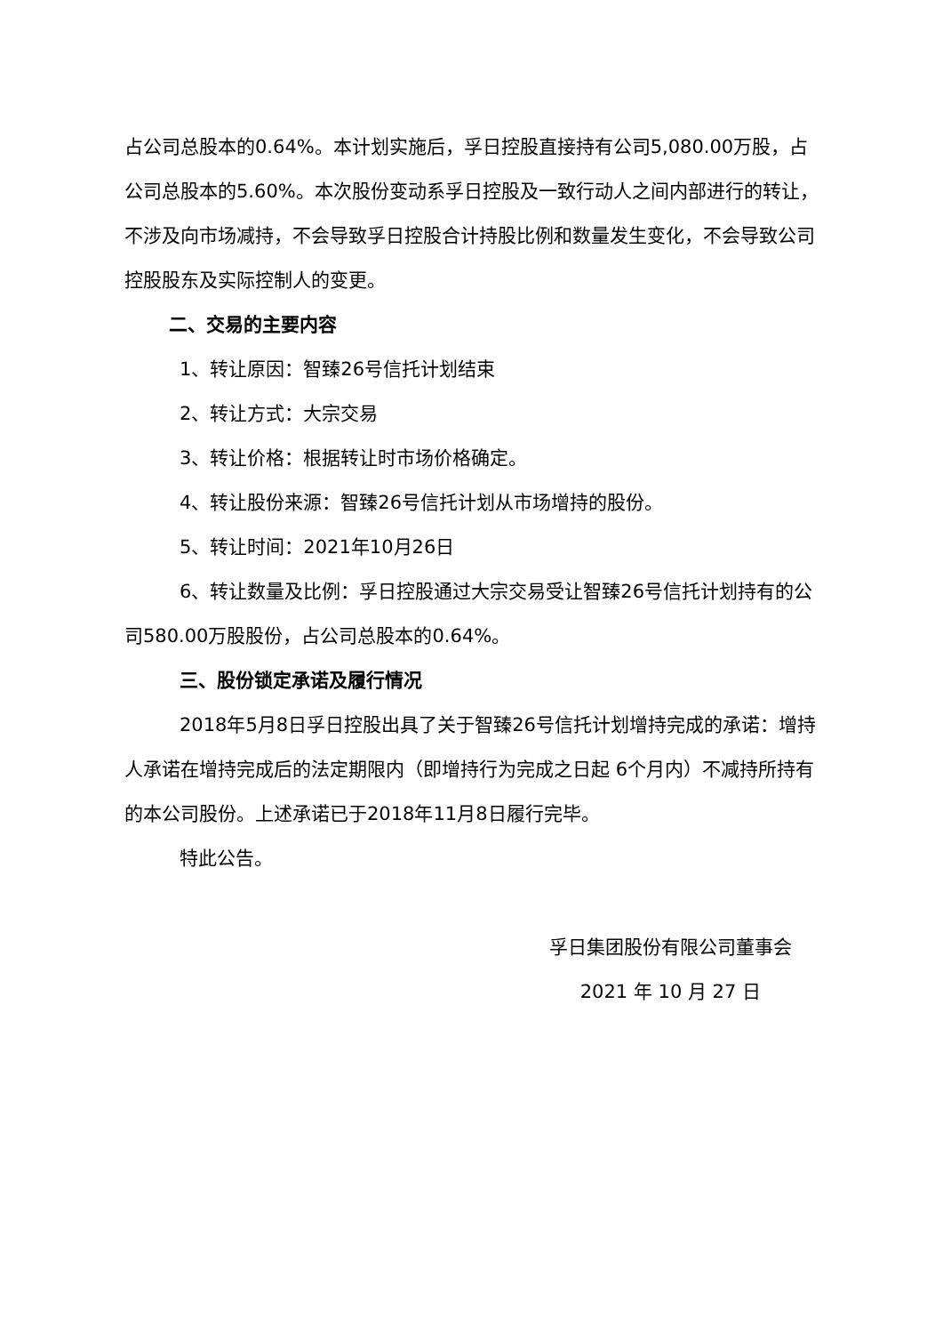占公司总股本的0.64%。本计划实施后，孚日控股直接持有公司5,080.00万股，占公司总股本的5.60%。本次股份变动系孚日控股及一致行动人之间内部进行的转让，不涉及向市场减持，不会导致孚日控股合计持股比例和数量发生变化，不会导致公司控股股东及实际控制人的变更。
二、交易的主要内容
1、转让原因：智臻26号信托计划结束
2、转让方式：大宗交易
3、转让价格：根据转让时市场价格确定。
4、转让股份来源：智臻26号信托计划从市场增持的股份。
5、转让时间：2021年10月26日
6、转让数量及比例：孚日控股通过大宗交易受让智臻26号信托计划持有的公司580.00万股股份，占公司总股本的0.64%。
三、股份锁定承诺及履行情况
2018年5月8日孚日控股出具了关于智臻26号信托计划增持完成的承诺：增持人承诺在增持完成后的法定期限内（即增持行为完成之日起 6个月内）不减持所持有的本公司股份。上述承诺已于2018年11月8日履行完毕。
特此公告。
孚日集团股份有限公司董事会
2021 年 10 月 27 日